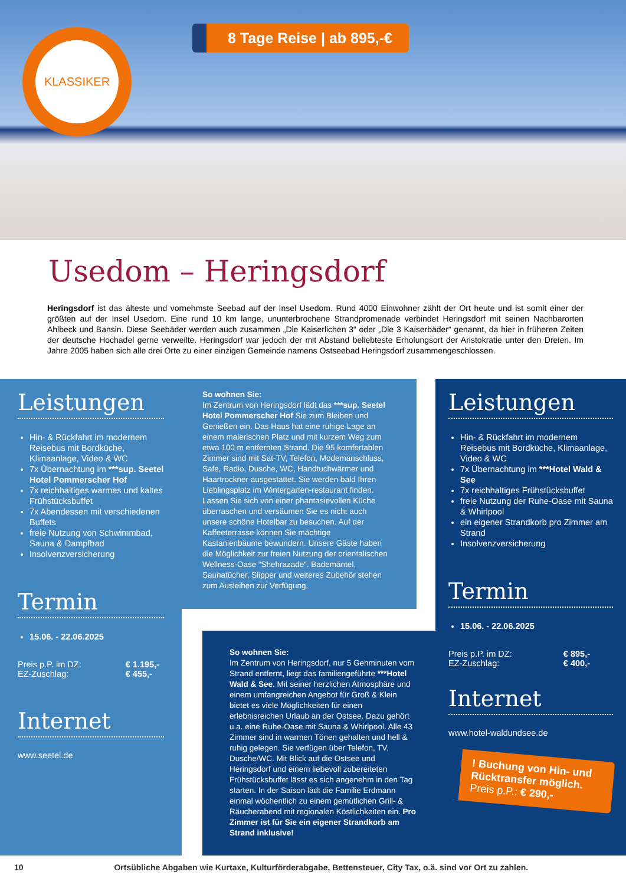KLASSIKER 8 Tage Reise | ab 895,-€
Usedom – Heringsdorf
Heringsdorf ist das älteste und vornehmste Seebad auf der Insel Usedom. Rund 4000 Einwohner zählt der Ort heute und ist somit einer der größten auf der Insel Usedom. Eine rund 10 km lange, ununterbrochene Strandpromenade verbindet Heringsdorf mit seinen Nachbarorten Ahlbeck und Bansin. Diese Seebäder werden auch zusammen „Die Kaiserlichen 3“ oder „Die 3 Kaiserbäder“ genannt, da hier in früheren Zeiten der deutsche Hochadel gerne verweilte. Heringsdorf war jedoch der mit Abstand beliebteste Erholungsort der Aristokratie unter den Dreien. Im Jahre 2005 haben sich alle drei Orte zu einer einzigen Gemeinde namens Ostseebad Heringsdorf zusammengeschlossen.
Leistungen
Hin- & Rückfahrt im modernem Reisebus mit Bordküche, Klimaanlage, Video & WC
7x Übernachtung im ***sup. Seetel Hotel Pommerscher Hof
7x reichhaltiges warmes und kaltes Frühstücksbuffet
7x Abendessen mit verschiedenen Buffets
freie Nutzung von Schwimmbad, Sauna & Dampfbad
Insolvenzversicherung
Termin
15.06. - 22.06.2025
Preis p.P. im DZ:
EZ-Zuschlag: € 1.195,-
€ 455,-
Internet
www.seetel.de
So wohnen Sie:
Im Zentrum von Heringsdorf lädt das ***sup. Seetel Hotel Pommerscher Hof Sie zum Bleiben und Genießen ein. Das Haus hat eine ruhige Lage an einem malerischen Platz und mit kurzem Weg zum etwa 100 m entfernten Strand. Die 95 komfortablen Zimmer sind mit Sat-TV, Telefon, Modemanschluss, Safe, Radio, Dusche, WC, Handtuchwärmer und Haartrockner ausgestattet. Sie werden bald Ihren Lieblingsplatz im Wintergarten-restaurant finden. Lassen Sie sich von einer phantasievollen Küche überraschen und versäumen Sie es nicht auch unsere schöne Hotelbar zu besuchen. Auf der Kaffeeterrasse können Sie mächtige Kastanienbäume bewundern. Unsere Gäste haben die Möglichkeit zur freien Nutzung der orientalischen Wellness-Oase “Shehrazade“. Bademäntel, Saunatücher, Slipper und weiteres Zubehör stehen zum Ausleihen zur Verfügung.
So wohnen Sie:
Im Zentrum von Heringsdorf, nur 5 Gehminuten vom Strand entfernt, liegt das familiengeführte ***Hotel Wald & See. Mit seiner herzlichen Atmosphäre und einem umfangreichen Angebot für Groß & Klein bietet es viele Möglichkeiten für einen erlebnisreichen Urlaub an der Ostsee. Dazu gehört u.a. eine Ruhe-Oase mit Sauna & Whirlpool. Alle 43 Zimmer sind in warmen Tönen gehalten und hell & ruhig gelegen. Sie verfügen über Telefon, TV, Dusche/WC. Mit Blick auf die Ostsee und Heringsdorf und einem liebevoll zubereiteten Frühstücksbuffet lässt es sich angenehm in den Tag starten. In der Saison lädt die Familie Erdmann einmal wöchentlich zu einem gemütlichen Grill- & Räucherabend mit regionalen Köstlichkeiten ein. Pro Zimmer ist für Sie ein eigener Strandkorb am Strand inklusive!
Leistungen
Hin- & Rückfahrt im modernem Reisebus mit Bordküche, Klimaanlage, Video & WC
7x Übernachtung im ***Hotel Wald & See
7x reichhaltiges Frühstücksbuffet
freie Nutzung der Ruhe-Oase mit Sauna & Whirlpool
ein eigener Strandkorb pro Zimmer am Strand
Insolvenzversicherung
Termin
15.06. - 22.06.2025
Preis p.P. im DZ:
EZ-Zuschlag: € 895,-
€ 400,-
Internet
www.hotel-waldundsee.de
! Buchung von Hin- und Rücktransfer möglich.
Preis p.P.: € 290,-
10 Ortsübliche Abgaben wie Kurtaxe, Kulturförderabgabe, Bettensteuer, City Tax, o.ä. sind vor Ort zu zahlen.